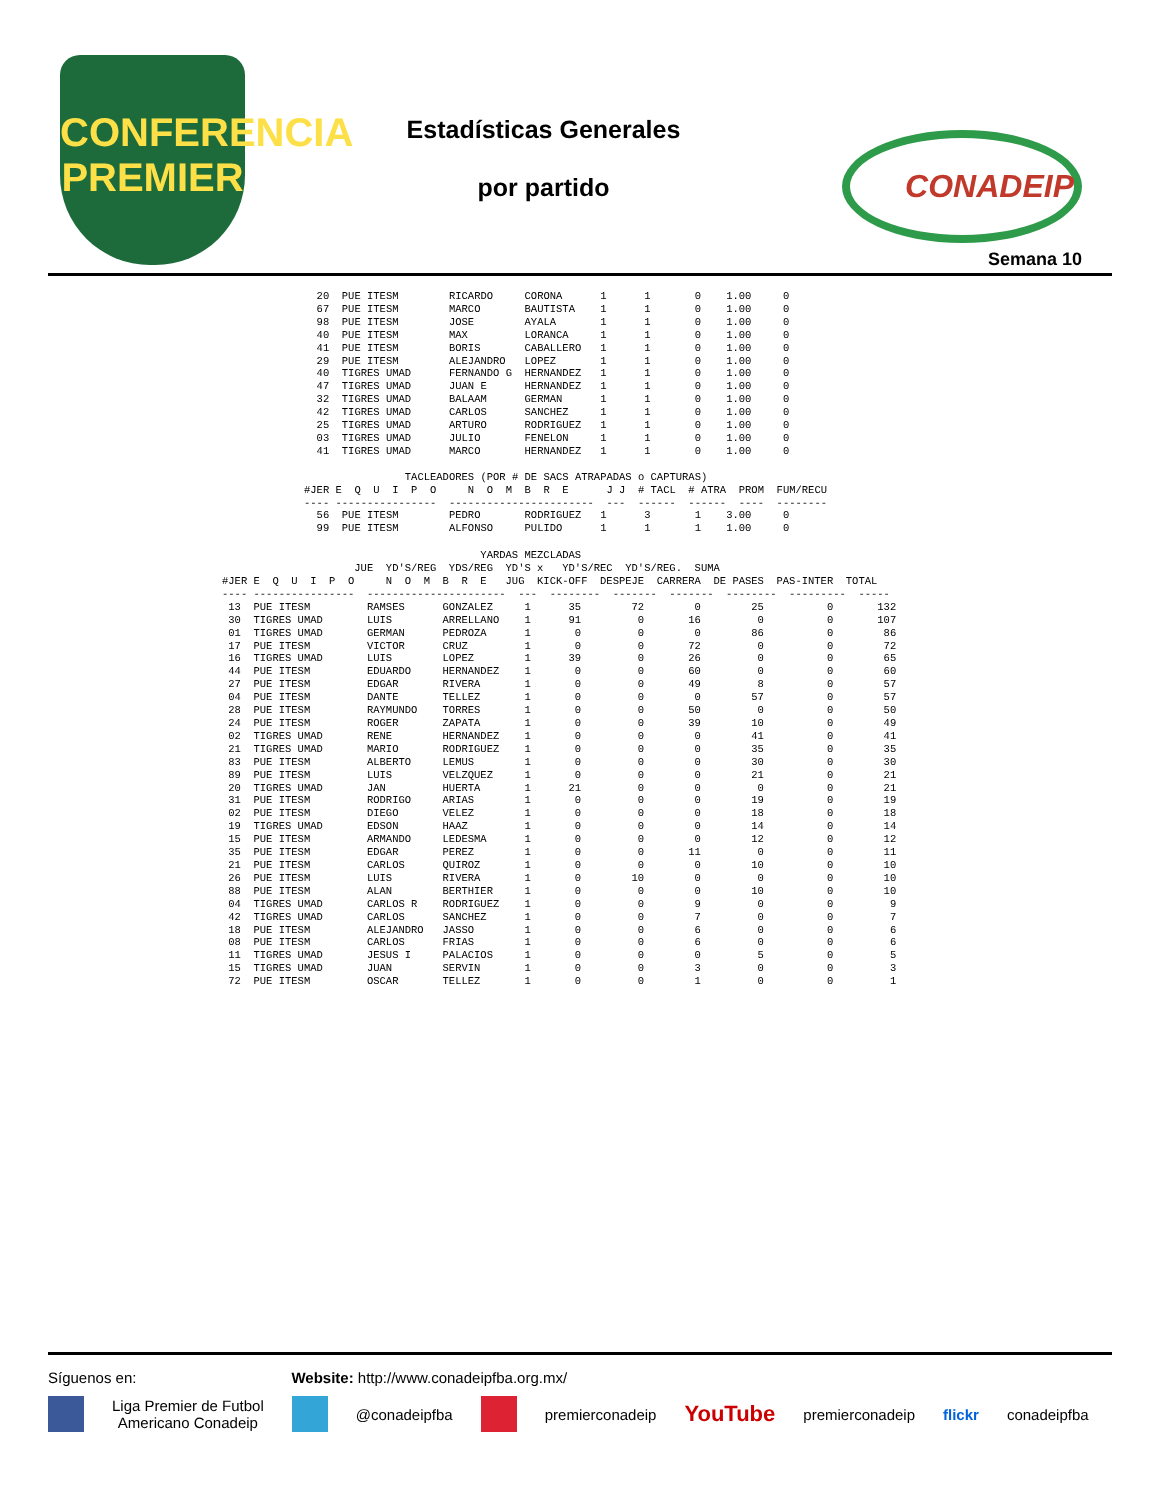CONFERENCIA
PREMIER
Estadísticas Generales
por partido
CONADEIP
Semana 10
  20  PUE ITESM        RICARDO     CORONA      1      1       0    1.00     0
  67  PUE ITESM        MARCO       BAUTISTA    1      1       0    1.00     0
  98  PUE ITESM        JOSE        AYALA       1      1       0    1.00     0
  40  PUE ITESM        MAX         LORANCA     1      1       0    1.00     0
  41  PUE ITESM        BORIS       CABALLERO   1      1       0    1.00     0
  29  PUE ITESM        ALEJANDRO   LOPEZ       1      1       0    1.00     0
  40  TIGRES UMAD      FERNANDO G  HERNANDEZ   1      1       0    1.00     0
  47  TIGRES UMAD      JUAN E      HERNANDEZ   1      1       0    1.00     0
  32  TIGRES UMAD      BALAAM      GERMAN      1      1       0    1.00     0
  42  TIGRES UMAD      CARLOS      SANCHEZ     1      1       0    1.00     0
  25  TIGRES UMAD      ARTURO      RODRIGUEZ   1      1       0    1.00     0
  03  TIGRES UMAD      JULIO       FENELON     1      1       0    1.00     0
  41  TIGRES UMAD      MARCO       HERNANDEZ   1      1       0    1.00     0

                TACLEADORES (POR # DE SACS ATRAPADAS o CAPTURAS)
#JER E  Q  U  I  P  O     N  O  M  B  R  E      J J  # TACL  # ATRA  PROM  FUM/RECU
---- ----------------  -----------------------  ---  ------  ------  ----  --------
  56  PUE ITESM        PEDRO       RODRIGUEZ   1      3       1    3.00     0
  99  PUE ITESM        ALFONSO     PULIDO      1      1       1    1.00     0
                                         YARDAS MEZCLADAS
                     JUE  YD'S/REG  YDS/REG  YD'S x   YD'S/REC  YD'S/REG.  SUMA
#JER E  Q  U  I  P  O     N  O  M  B  R  E   JUG  KICK-OFF  DESPEJE  CARRERA  DE PASES  PAS-INTER  TOTAL
---- ----------------  ----------------------  ---  --------  -------  -------  --------  ---------  -----
 13  PUE ITESM         RAMSES      GONZALEZ     1      35        72        0        25          0       132
 30  TIGRES UMAD       LUIS        ARRELLANO    1      91         0       16         0          0       107
 01  TIGRES UMAD       GERMAN      PEDROZA      1       0         0        0        86          0        86
 17  PUE ITESM         VICTOR      CRUZ         1       0         0       72         0          0        72
 16  TIGRES UMAD       LUIS        LOPEZ        1      39         0       26         0          0        65
 44  PUE ITESM         EDUARDO     HERNANDEZ    1       0         0       60         0          0        60
 27  PUE ITESM         EDGAR       RIVERA       1       0         0       49         8          0        57
 04  PUE ITESM         DANTE       TELLEZ       1       0         0        0        57          0        57
 28  PUE ITESM         RAYMUNDO    TORRES       1       0         0       50         0          0        50
 24  PUE ITESM         ROGER       ZAPATA       1       0         0       39        10          0        49
 02  TIGRES UMAD       RENE        HERNANDEZ    1       0         0        0        41          0        41
 21  TIGRES UMAD       MARIO       RODRIGUEZ    1       0         0        0        35          0        35
 83  PUE ITESM         ALBERTO     LEMUS        1       0         0        0        30          0        30
 89  PUE ITESM         LUIS        VELZQUEZ     1       0         0        0        21          0        21
 20  TIGRES UMAD       JAN         HUERTA       1      21         0        0         0          0        21
 31  PUE ITESM         RODRIGO     ARIAS        1       0         0        0        19          0        19
 02  PUE ITESM         DIEGO       VELEZ        1       0         0        0        18          0        18
 19  TIGRES UMAD       EDSON       HAAZ         1       0         0        0        14          0        14
 15  PUE ITESM         ARMANDO     LEDESMA      1       0         0        0        12          0        12
 35  PUE ITESM         EDGAR       PEREZ        1       0         0       11         0          0        11
 21  PUE ITESM         CARLOS      QUIROZ       1       0         0        0        10          0        10
 26  PUE ITESM         LUIS        RIVERA       1       0        10        0         0          0        10
 88  PUE ITESM         ALAN        BERTHIER     1       0         0        0        10          0        10
 04  TIGRES UMAD       CARLOS R    RODRIGUEZ    1       0         0        9         0          0         9
 42  TIGRES UMAD       CARLOS      SANCHEZ      1       0         0        7         0          0         7
 18  PUE ITESM         ALEJANDRO   JASSO        1       0         0        6         0          0         6
 08  PUE ITESM         CARLOS      FRIAS        1       0         0        6         0          0         6
 11  TIGRES UMAD       JESUS I     PALACIOS     1       0         0        0         5          0         5
 15  TIGRES UMAD       JUAN        SERVIN       1       0         0        3         0          0         3
 72  PUE ITESM         OSCAR       TELLEZ       1       0         0        1         0          0         1
Síguenos en: Website: http://www.conadeipfba.org.mx/
Liga Premier de Futbol
Americano Conadeip @conadeipfba premierconadeip YouTube premierconadeip flickr conadeipfba